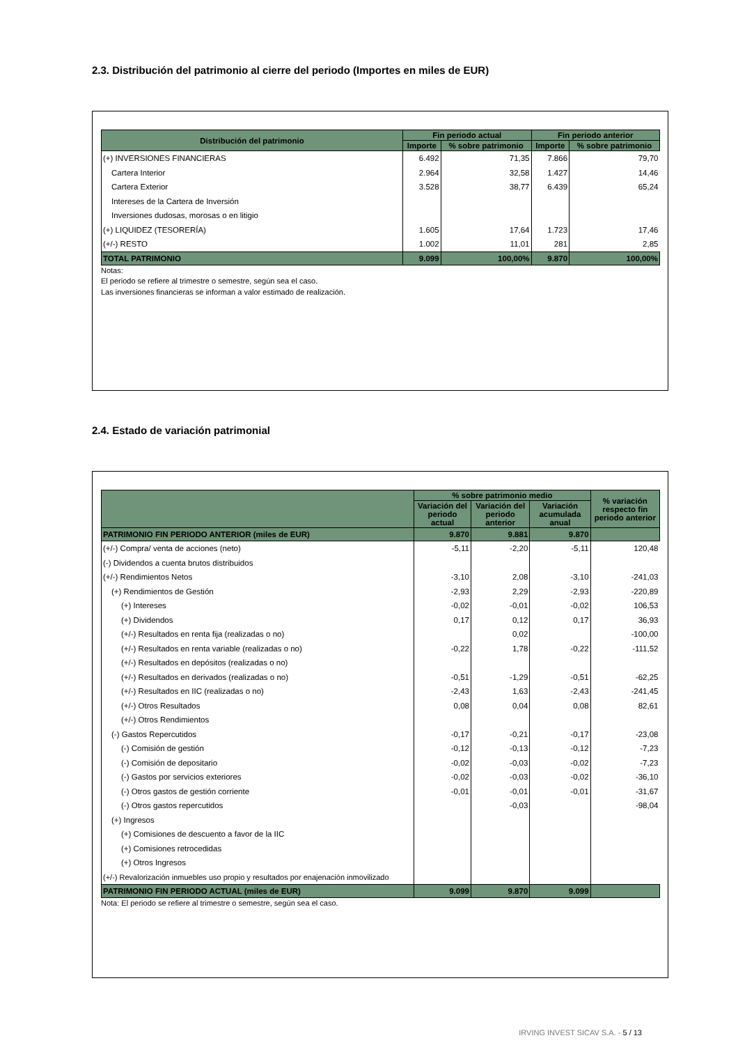2.3. Distribución del patrimonio al cierre del periodo (Importes en miles de EUR)
| Distribución del patrimonio | Fin periodo actual | | Fin periodo anterior | |
| --- | --- | --- | --- | --- |
| | Importe | % sobre patrimonio | Importe | % sobre patrimonio |
| (+) INVERSIONES FINANCIERAS | 6.492 | 71,35 | 7.866 | 79,70 |
| Cartera Interior | 2.964 | 32,58 | 1.427 | 14,46 |
| Cartera Exterior | 3.528 | 38,77 | 6.439 | 65,24 |
| Intereses de la Cartera de Inversión | | | | |
| Inversiones dudosas, morosas o en litigio | | | | |
| (+) LIQUIDEZ (TESORERÍA) | 1.605 | 17,64 | 1.723 | 17,46 |
| (+/-) RESTO | 1.002 | 11,01 | 281 | 2,85 |
| TOTAL PATRIMONIO | 9.099 | 100,00% | 9.870 | 100,00% |
Notas:
El periodo se refiere al trimestre o semestre, según sea el caso.
Las inversiones financieras se informan a valor estimado de realización.
2.4. Estado de variación patrimonial
| | % sobre patrimonio medio | | | % variación respecto fin periodo anterior |
| --- | --- | --- | --- | --- |
| | Variación del periodo actual | Variación del periodo anterior | Variación acumulada anual | |
| PATRIMONIO FIN PERIODO ANTERIOR (miles de EUR) | 9.870 | 9.881 | 9.870 | |
| (+/-) Compra/ venta de acciones (neto) | -5,11 | -2,20 | -5,11 | 120,48 |
| (-) Dividendos a cuenta brutos distribuidos | | | | |
| (+/-) Rendimientos Netos | -3,10 | 2,08 | -3,10 | -241,03 |
| (+) Rendimientos de Gestión | -2,93 | 2,29 | -2,93 | -220,89 |
| (+) Intereses | -0,02 | -0,01 | -0,02 | 106,53 |
| (+) Dividendos | 0,17 | 0,12 | 0,17 | 36,93 |
| (+/-) Resultados en renta fija (realizadas o no) | | 0,02 | | -100,00 |
| (+/-) Resultados en renta variable (realizadas o no) | -0,22 | 1,78 | -0,22 | -111,52 |
| (+/-) Resultados en depósitos (realizadas o no) | | | | |
| (+/-) Resultados en derivados (realizadas o no) | -0,51 | -1,29 | -0,51 | -62,25 |
| (+/-) Resultados en IIC (realizadas o no) | -2,43 | 1,63 | -2,43 | -241,45 |
| (+/-) Otros Resultados | 0,08 | 0,04 | 0,08 | 82,61 |
| (+/-) Otros Rendimientos | | | | |
| (-) Gastos Repercutidos | -0,17 | -0,21 | -0,17 | -23,08 |
| (-) Comisión de gestión | -0,12 | -0,13 | -0,12 | -7,23 |
| (-) Comisión de depositario | -0,02 | -0,03 | -0,02 | -7,23 |
| (-) Gastos por servicios exteriores | -0,02 | -0,03 | -0,02 | -36,10 |
| (-) Otros gastos de gestión corriente | -0,01 | -0,01 | -0,01 | -31,67 |
| (-) Otros gastos repercutidos | | -0,03 | | -98,04 |
| (+) Ingresos | | | | |
| (+) Comisiones de descuento a favor de la IIC | | | | |
| (+) Comisiones retrocedidas | | | | |
| (+) Otros Ingresos | | | | |
| (+/-) Revalorización inmuebles uso propio y resultados por enajenación inmovilizado | | | | |
| PATRIMONIO FIN PERIODO ACTUAL (miles de EUR) | 9.099 | 9.870 | 9.099 | |
Nota: El periodo se refiere al trimestre o semestre, según sea el caso.
IRVING INVEST SICAV S.A. - 5 / 13